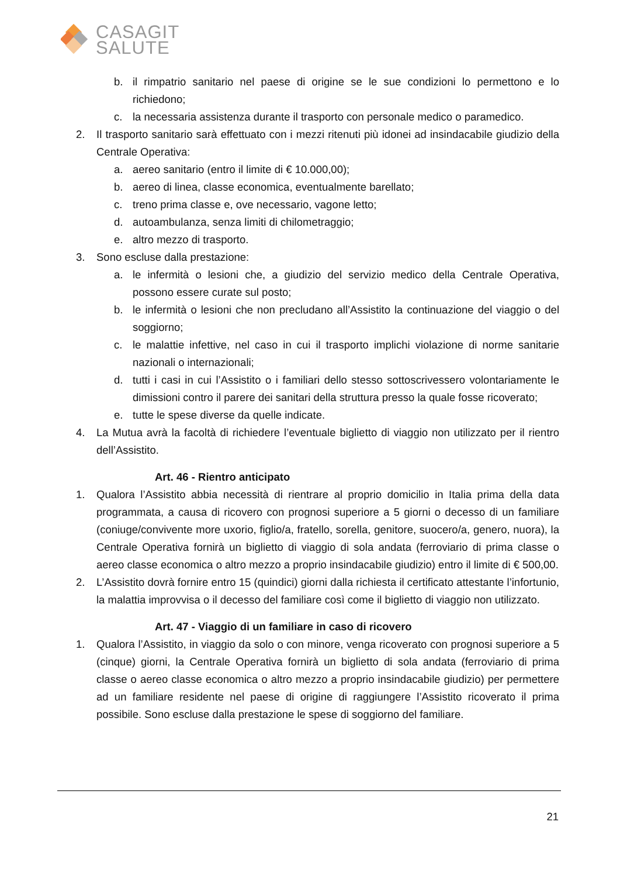CASAGIT
SALUTE
b. il rimpatrio sanitario nel paese di origine se le sue condizioni lo permettono e lo richiedono;
c. la necessaria assistenza durante il trasporto con personale medico o paramedico.
2. Il trasporto sanitario sarà effettuato con i mezzi ritenuti più idonei ad insindacabile giudizio della Centrale Operativa:
a. aereo sanitario (entro il limite di € 10.000,00);
b. aereo di linea, classe economica, eventualmente barellato;
c. treno prima classe e, ove necessario, vagone letto;
d. autoambulanza, senza limiti di chilometraggio;
e. altro mezzo di trasporto.
3. Sono escluse dalla prestazione:
a. le infermità o lesioni che, a giudizio del servizio medico della Centrale Operativa, possono essere curate sul posto;
b. le infermità o lesioni che non precludano all’Assistito la continuazione del viaggio o del soggiorno;
c. le malattie infettive, nel caso in cui il trasporto implichi violazione di norme sanitarie nazionali o internazionali;
d. tutti i casi in cui l’Assistito o i familiari dello stesso sottoscrivessero volontariamente le dimissioni contro il parere dei sanitari della struttura presso la quale fosse ricoverato;
e. tutte le spese diverse da quelle indicate.
4. La Mutua avrà la facoltà di richiedere l’eventuale biglietto di viaggio non utilizzato per il rientro dell’Assistito.
Art. 46 - Rientro anticipato
1. Qualora l’Assistito abbia necessità di rientrare al proprio domicilio in Italia prima della data programmata, a causa di ricovero con prognosi superiore a 5 giorni o decesso di un familiare (coniuge/convivente more uxorio, figlio/a, fratello, sorella, genitore, suocero/a, genero, nuora), la Centrale Operativa fornirà un biglietto di viaggio di sola andata (ferroviario di prima classe o aereo classe economica o altro mezzo a proprio insindacabile giudizio) entro il limite di € 500,00.
2. L’Assistito dovrà fornire entro 15 (quindici) giorni dalla richiesta il certificato attestante l’infortunio, la malattia improvvisa o il decesso del familiare così come il biglietto di viaggio non utilizzato.
Art. 47 - Viaggio di un familiare in caso di ricovero
1. Qualora l’Assistito, in viaggio da solo o con minore, venga ricoverato con prognosi superiore a 5 (cinque) giorni, la Centrale Operativa fornirà un biglietto di sola andata (ferroviario di prima classe o aereo classe economica o altro mezzo a proprio insindacabile giudizio) per permettere ad un familiare residente nel paese di origine di raggiungere l’Assistito ricoverato il prima possibile. Sono escluse dalla prestazione le spese di soggiorno del familiare.
21